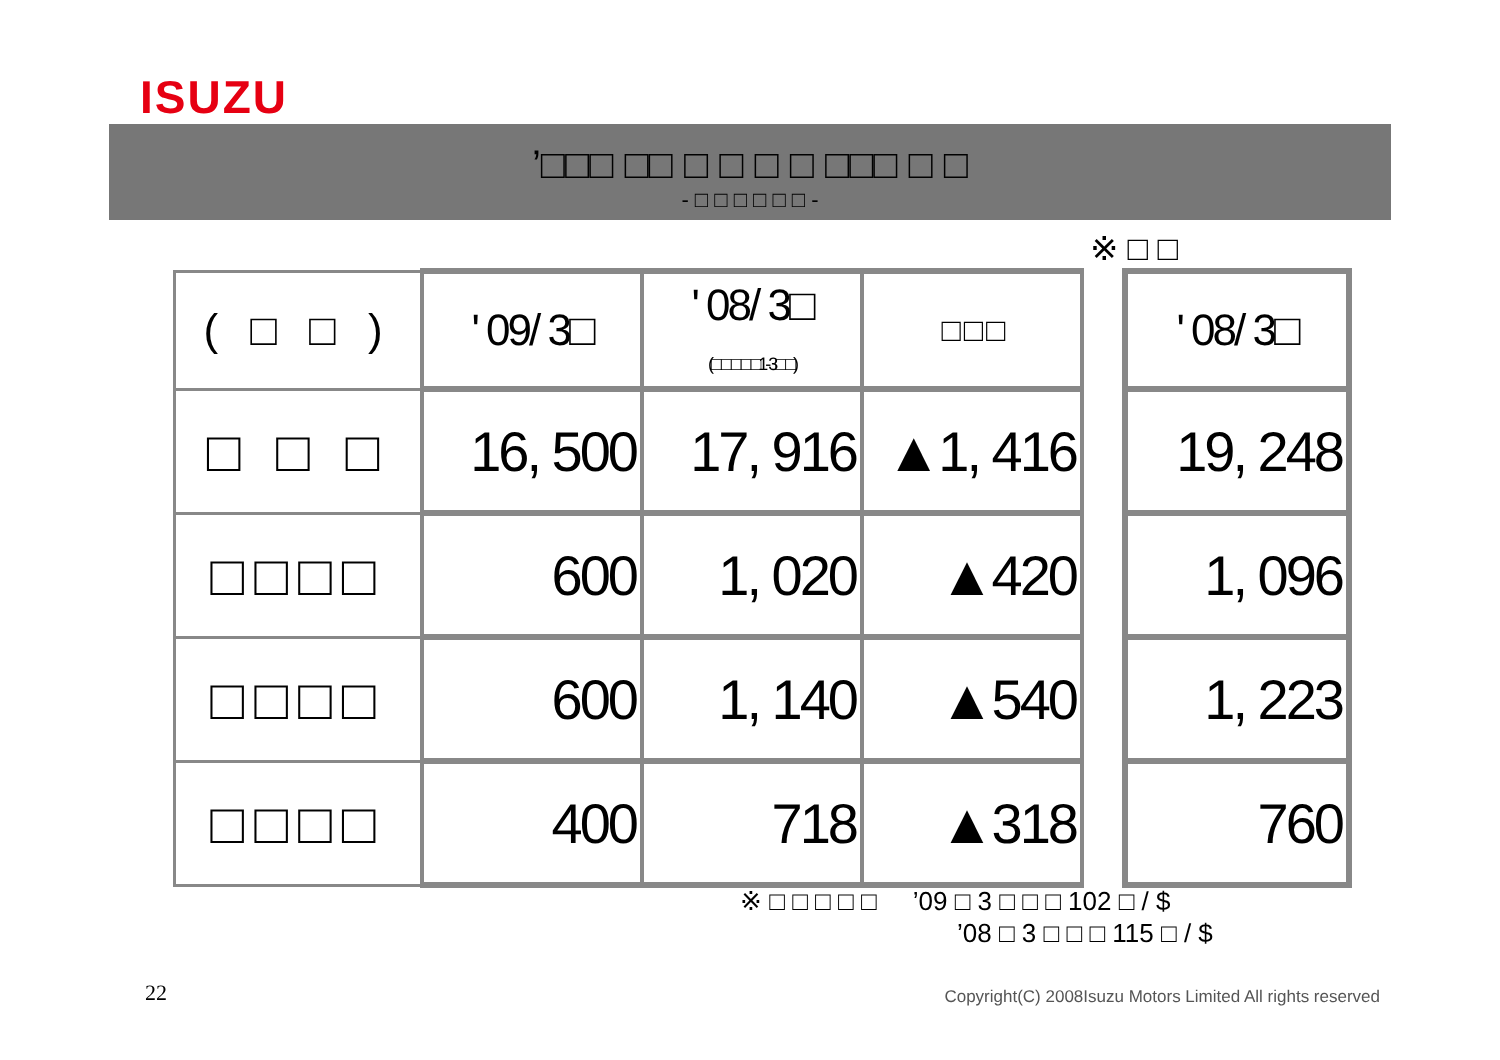ISUZU
’□□□ □□ □ □ □ □ □□□ □ □
- □ □ □ □ □ □ -
※ □ □
| ( □ □ ) | ' 09/ 3□ | ' 08/ 3□ (□ □ □ □ □1-3□ □) | □ □ □ | | ' 08/ 3□ |
| □ □ □ | 16, 500 | 17, 916 | ▲1, 416 | | 19, 248 |
| □□□□ | 600 | 1, 020 | ▲420 | | 1, 096 |
| □□□□ | 600 | 1, 140 | ▲540 | | 1, 223 |
| □□□□ | 400 | 718 | ▲318 | | 760 |
※ □ □ □ □ □ ’09 □ 3 □ □ □ 102 □ / $
’08 □ 3 □ □ □ 115 □ / $
22
Copyright(C) 2008Isuzu Motors Limited All rights reserved